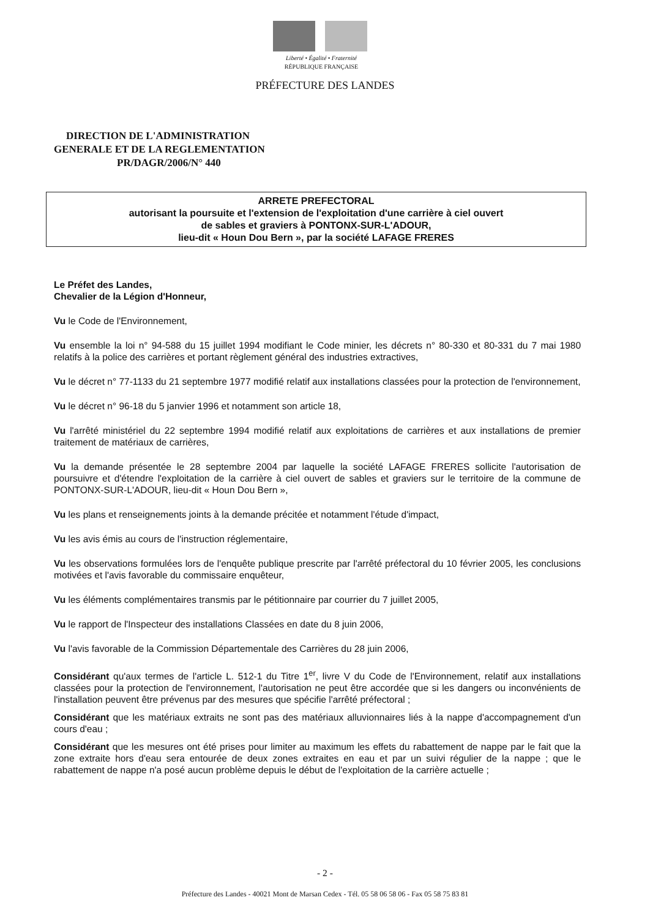Liberté • Égalité • Fraternité
RÉPUBLIQUE FRANÇAISE
PRÉFECTURE DES LANDES
DIRECTION DE L'ADMINISTRATION
GENERALE ET DE LA REGLEMENTATION
PR/DAGR/2006/N° 440
ARRETE PREFECTORAL
autorisant la poursuite et l'extension de l'exploitation d'une carrière à ciel ouvert
de sables et graviers à PONTONX-SUR-L'ADOUR,
lieu-dit « Houn Dou Bern », par la société LAFAGE FRERES
Le Préfet des Landes,
Chevalier de la Légion d'Honneur,
Vu le Code de l'Environnement,
Vu ensemble la loi n° 94-588 du 15 juillet 1994 modifiant le Code minier, les décrets n° 80-330 et 80-331 du 7 mai 1980 relatifs à la police des carrières et portant règlement général des industries extractives,
Vu le décret n° 77-1133 du 21 septembre 1977 modifié relatif aux installations classées pour la protection de l'environnement,
Vu le décret n° 96-18 du 5 janvier 1996 et notamment son article 18,
Vu l'arrêté ministériel du 22 septembre 1994 modifié relatif aux exploitations de carrières et aux installations de premier traitement de matériaux de carrières,
Vu la demande présentée le 28 septembre 2004 par laquelle la société LAFAGE FRERES sollicite l'autorisation de poursuivre et d'étendre l'exploitation de la carrière à ciel ouvert de sables et graviers sur le territoire de la commune de PONTONX-SUR-L'ADOUR, lieu-dit « Houn Dou Bern »,
Vu les plans et renseignements joints à la demande précitée et notamment l'étude d'impact,
Vu les avis émis au cours de l'instruction réglementaire,
Vu les observations formulées lors de l'enquête publique prescrite par l'arrêté préfectoral du 10 février 2005, les conclusions motivées et l'avis favorable du commissaire enquêteur,
Vu les éléments complémentaires transmis par le pétitionnaire par courrier du 7 juillet 2005,
Vu le rapport de l'Inspecteur des installations Classées en date du 8 juin 2006,
Vu l'avis favorable de la Commission Départementale des Carrières du 28 juin 2006,
Considérant qu'aux termes de l'article L. 512-1 du Titre 1<sup>er</sup>, livre V du Code de l'Environnement, relatif aux installations classées pour la protection de l'environnement, l'autorisation ne peut être accordée que si les dangers ou inconvénients de l'installation peuvent être prévenus par des mesures que spécifie l'arrêté préfectoral ;
Considérant que les matériaux extraits ne sont pas des matériaux alluvionnaires liés à la nappe d'accompagnement d'un cours d'eau ;
Considérant que les mesures ont été prises pour limiter au maximum les effets du rabattement de nappe par le fait que la zone extraite hors d'eau sera entourée de deux zones extraites en eau et par un suivi régulier de la nappe ; que le rabattement de nappe n'a posé aucun problème depuis le début de l'exploitation de la carrière actuelle ;
- 2 -
Préfecture des Landes - 40021 Mont de Marsan Cedex - Tél. 05 58 06 58 06 - Fax 05 58 75 83 81